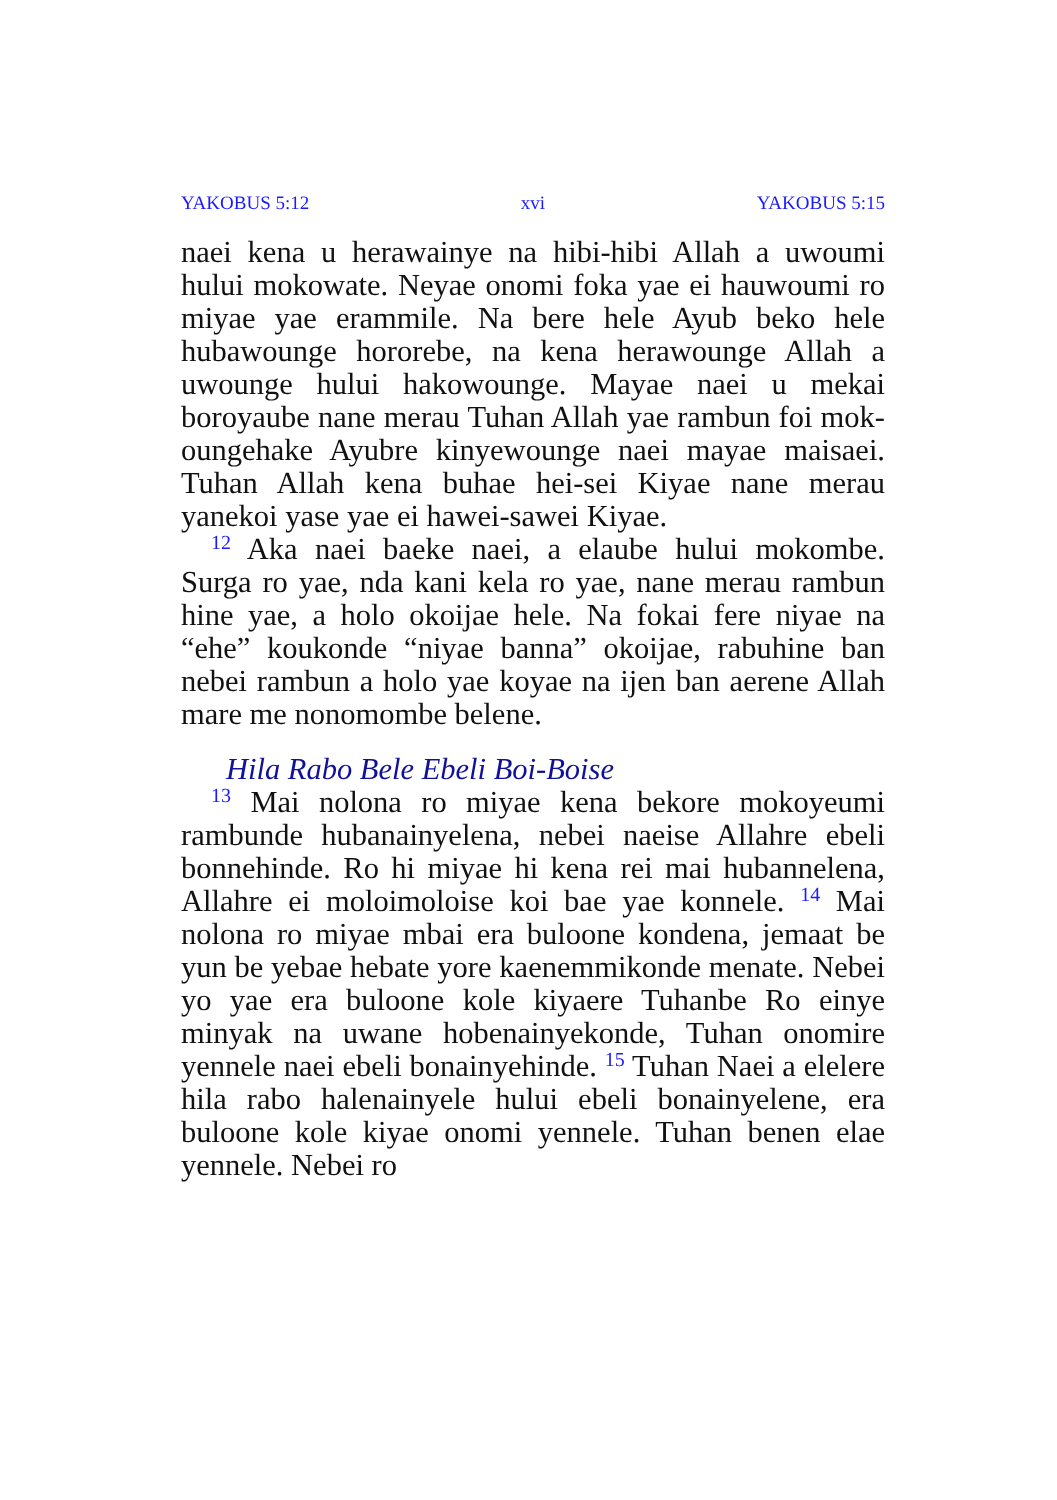YAKOBUS 5:12 xvi YAKOBUS 5:15
naei kena u herawainye na hibi-hibi Allah a uwoumi hului mokowate. Neyae onomi foka yae ei hauwoumi ro miyae yae erammile. Na bere hele Ayub beko hele hubawounge hororebe, na kena herawounge Allah a uwounge hului hakowounge. Mayae naei u mekai boroyaube nane merau Tuhan Allah yae rambun foi mok­oungehake Ayubre kinyewounge naei mayae maisaei. Tuhan Allah kena buhae hei-sei Kiyae nane merau yanekoi yase yae ei hawei-sawei Kiyae.
<sup>12</sup> Aka naei baeke naei, a elaube hului mokombe. Surga ro yae, nda kani kela ro yae, nane merau rambun hine yae, a holo okoijae hele. Na fokai fere niyae na “ehe” koukonde “niyae banna” okoijae, rabuhine ban nebei ram­bun a holo yae koyae na ijen ban aerene Allah mare me nonomombe belene.
Hila Rabo Bele Ebeli Boi-Boise
<sup>13</sup> Mai nolona ro miyae kena bekore mokoyeumi rambunde hubanainyelena, nebei naeise Allahre ebeli bonnehinde. Ro hi miyae hi kena rei mai hubannelena, Allahre ei moloi­moloise koi bae yae konnele. <sup>14</sup> Mai nolona ro miyae mbai era buloone kondena, jemaat be yun be yebae hebate yore kaenemmikonde menate. Nebei yo yae era buloone kole kiyaere Tuhanbe Ro einye minyak na uwane hobenainyekonde, Tuhan onomire yennele naei ebeli bonainyehinde. <sup>15</sup> Tuhan Naei a elelere hila rabo halenainyele hului ebeli bonainyelene, era buloone kole kiyae onomi yennele. Tuhan benen elae yennele. Nebei ro